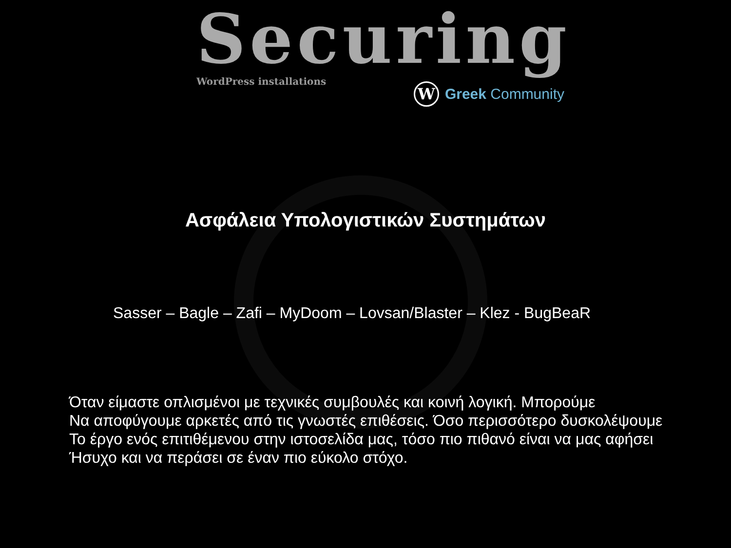Securing
WordPress installations
W
Greek Community
Ασφάλεια Υπολογιστικών Συστημάτων
Sasser – Bagle – Zafi – MyDoom – Lovsan/Blaster – Klez - BugBeaR
Όταν είμαστε οπλισμένοι με τεχνικές συμβουλές και κοινή λογική. Μπορούμε
Να αποφύγουμε αρκετές από τις γνωστές επιθέσεις. Όσο περισσότερο δυσκολέψουμε
Το έργο ενός επιτιθέμενου στην ιστοσελίδα μας, τόσο πιο πιθανό είναι να μας αφήσει
Ήσυχο και να περάσει σε έναν πιο εύκολο στόχο.